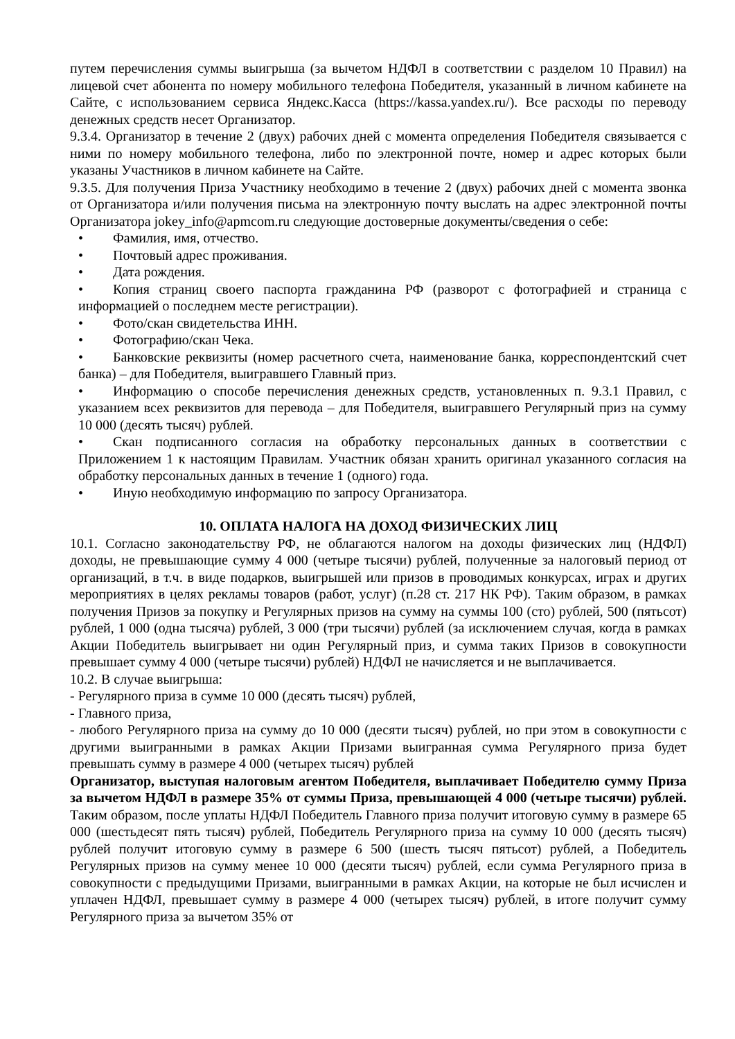путем перечисления суммы выигрыша (за вычетом НДФЛ в соответствии с разделом 10 Правил) на лицевой счет абонента по номеру мобильного телефона Победителя, указанный в личном кабинете на Сайте, с использованием сервиса Яндекс.Касса (https://kassa.yandex.ru/). Все расходы по переводу денежных средств несет Организатор.
9.3.4. Организатор в течение 2 (двух) рабочих дней с момента определения Победителя связывается с ними по номеру мобильного телефона, либо по электронной почте, номер и адрес которых были указаны Участников в личном кабинете на Сайте.
9.3.5. Для получения Приза Участнику необходимо в течение 2 (двух) рабочих дней с момента звонка от Организатора и/или получения письма на электронную почту выслать на адрес электронной почты Организатора jokey_info@apmcom.ru следующие достоверные документы/сведения о себе:
• Фамилия, имя, отчество.
• Почтовый адрес проживания.
• Дата рождения.
• Копия страниц своего паспорта гражданина РФ (разворот с фотографией и страница с информацией о последнем месте регистрации).
• Фото/скан свидетельства ИНН.
• Фотографию/скан Чека.
• Банковские реквизиты (номер расчетного счета, наименование банка, корреспондентский счет банка) – для Победителя, выигравшего Главный приз.
• Информацию о способе перечисления денежных средств, установленных п. 9.3.1 Правил, с указанием всех реквизитов для перевода – для Победителя, выигравшего Регулярный приз на сумму 10 000 (десять тысяч) рублей.
• Скан подписанного согласия на обработку персональных данных в соответствии с Приложением 1 к настоящим Правилам. Участник обязан хранить оригинал указанного согласия на обработку персональных данных в течение 1 (одного) года.
• Иную необходимую информацию по запросу Организатора.
10. ОПЛАТА НАЛОГА НА ДОХОД ФИЗИЧЕСКИХ ЛИЦ
10.1. Согласно законодательству РФ, не облагаются налогом на доходы физических лиц (НДФЛ) доходы, не превышающие сумму 4 000 (четыре тысячи) рублей, полученные за налоговый период от организаций, в т.ч. в виде подарков, выигрышей или призов в проводимых конкурсах, играх и других мероприятиях в целях рекламы товаров (работ, услуг) (п.28 ст. 217 НК РФ). Таким образом, в рамках получения Призов за покупку и Регулярных призов на сумму на суммы 100 (сто) рублей, 500 (пятьсот) рублей, 1 000 (одна тысяча) рублей, 3 000 (три тысячи) рублей (за исключением случая, когда в рамках Акции Победитель выигрывает ни один Регулярный приз, и сумма таких Призов в совокупности превышает сумму 4 000 (четыре тысячи) рублей) НДФЛ не начисляется и не выплачивается.
10.2. В случае выигрыша:
- Регулярного приза в сумме 10 000 (десять тысяч) рублей,
- Главного приза,
- любого Регулярного приза на сумму до 10 000 (десяти тысяч) рублей, но при этом в совокупности с другими выигранными в рамках Акции Призами выигранная сумма Регулярного приза будет превышать сумму в размере 4 000 (четырех тысяч) рублей
Организатор, выступая налоговым агентом Победителя, выплачивает Победителю сумму Приза за вычетом НДФЛ в размере 35% от суммы Приза, превышающей 4 000 (четыре тысячи) рублей. Таким образом, после уплаты НДФЛ Победитель Главного приза получит итоговую сумму в размере 65 000 (шестьдесят пять тысяч) рублей, Победитель Регулярного приза на сумму 10 000 (десять тысяч) рублей получит итоговую сумму в размере 6 500 (шесть тысяч пятьсот) рублей, а Победитель Регулярных призов на сумму менее 10 000 (десяти тысяч) рублей, если сумма Регулярного приза в совокупности с предыдущими Призами, выигранными в рамках Акции, на которые не был исчислен и уплачен НДФЛ, превышает сумму в размере 4 000 (четырех тысяч) рублей, в итоге получит сумму Регулярного приза за вычетом 35% от